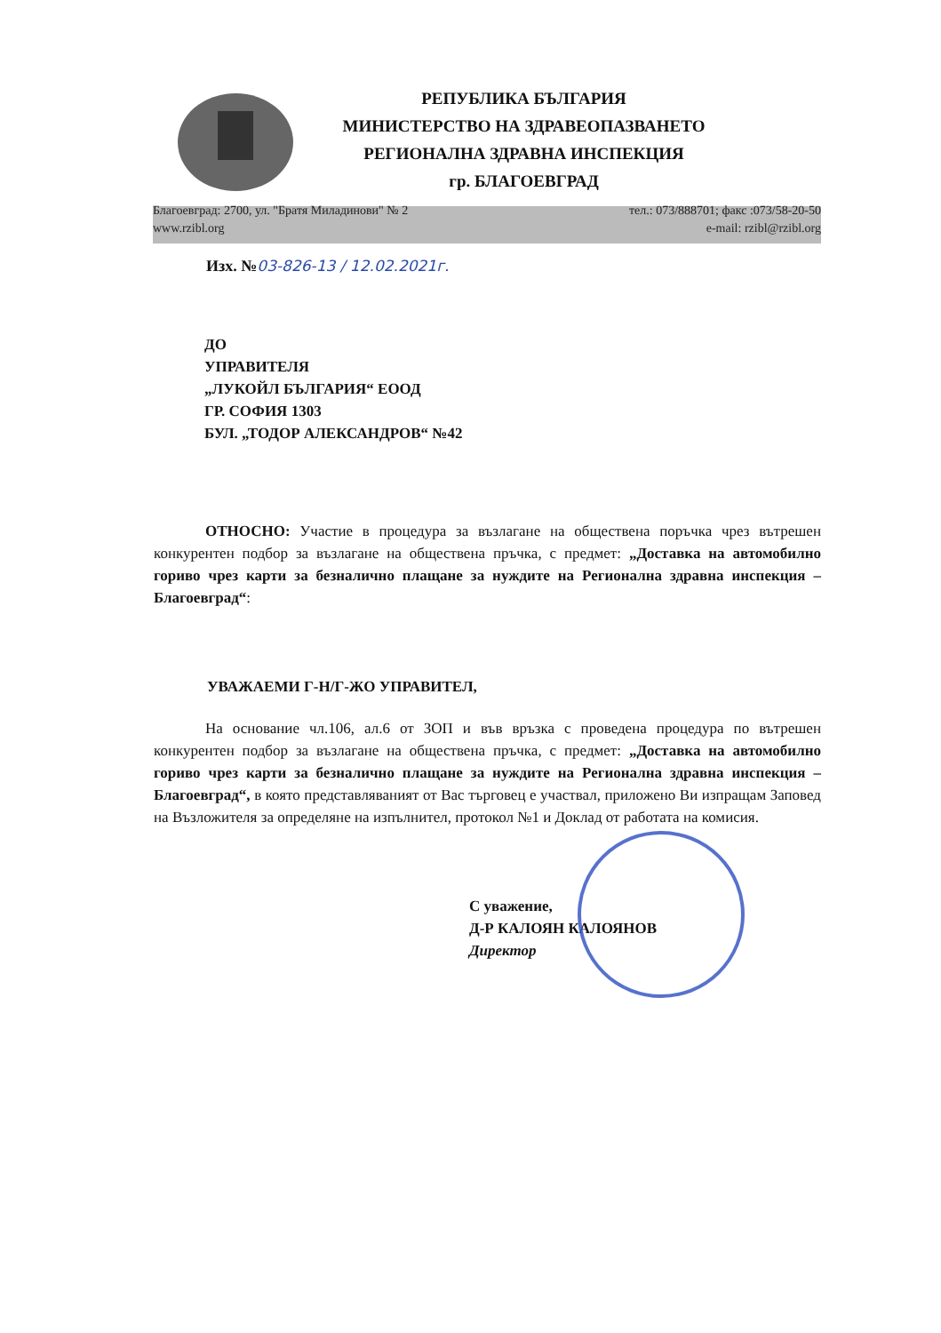РЕПУБЛИКА БЪЛГАРИЯ
МИНИСТЕРСТВО НА ЗДРАВЕОПАЗВАНЕТО
РЕГИОНАЛНА ЗДРАВНА ИНСПЕКЦИЯ
гр. БЛАГОЕВГРАД
Благоевград: 2700, ул. "Братя Миладинови" № 2
www.rzibl.org
тел.: 073/888701; факс :073/58-20-50
e-mail: rzibl@rzibl.org
Изх. №03-826-13 / 12.02.2021г.
ДО
УПРАВИТЕЛЯ
„ЛУКОЙЛ БЪЛГАРИЯ“ ЕООД
ГР. СОФИЯ 1303
БУЛ. „ТОДОР АЛЕКСАНДРОВ“ №42
ОТНОСНО: Участие в процедура за възлагане на обществена поръчка чрез вътрешен конкурентен подбор за възлагане на обществена пръчка, с предмет: „Доставка на автомобилно гориво чрез карти за безналично плащане за нуждите на Регионална здравна инспекция – Благоевград“:
УВАЖАЕМИ Г-Н/Г-ЖО УПРАВИТЕЛ,
На основание чл.106, ал.6 от ЗОП и във връзка с проведена процедура по вътрешен конкурентен подбор за възлагане на обществена пръчка, с предмет: „Доставка на автомобилно гориво чрез карти за безналично плащане за нуждите на Регионална здравна инспекция – Благоевград“, в която представляваният от Вас търговец е участвал, приложено Ви изпращам Заповед на Възложителя за определяне на изпълнител, протокол №1 и Доклад от работата на комисия.
С уважение,
Д-Р КАЛОЯН КАЛОЯНОВ
Директор